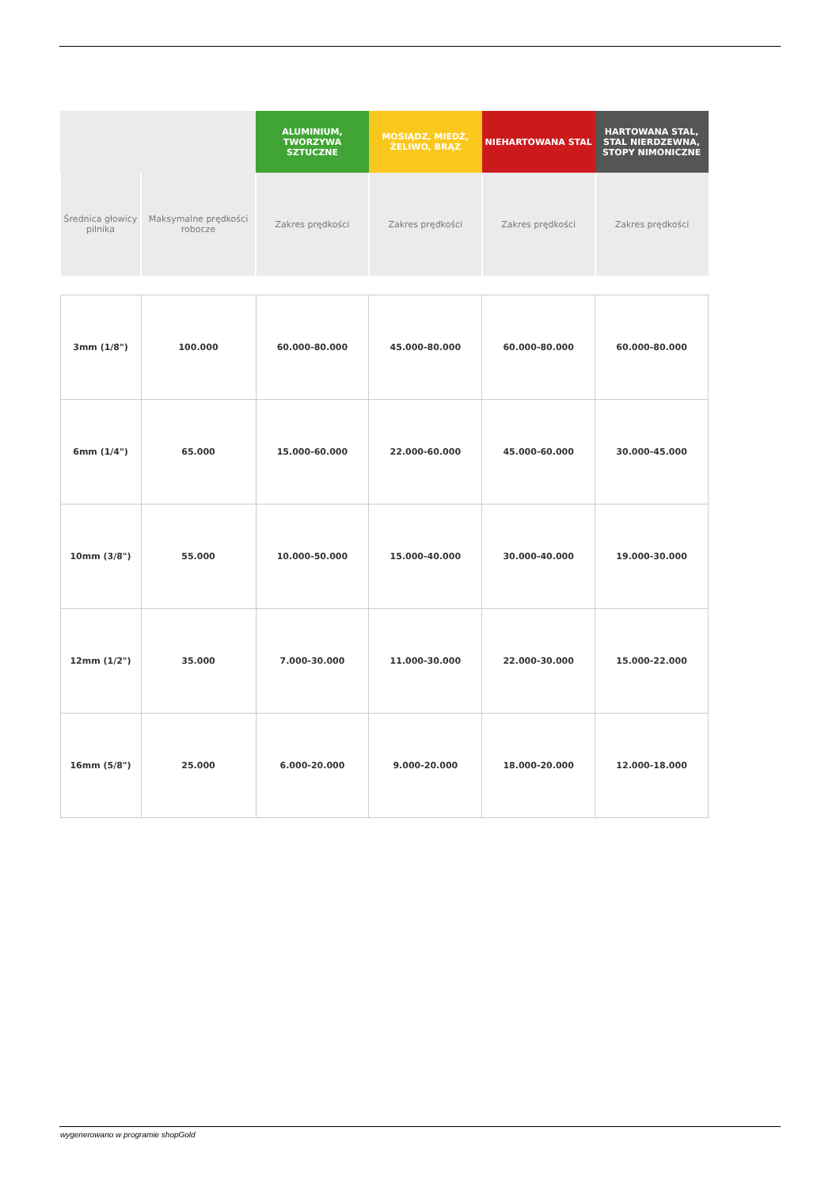| | | ALUMINIUM, TWORZYWA SZTUCZNE | MOSIĄDZ, MIEDŹ, ŻELIWO, BRĄZ | NIEHARTOWANA STAL | HARTOWANA STAL, STAL NIERDZEWNA, STOPY NIMONICZNE |
| --- | --- | --- | --- | --- | --- |
| Średnica głowicy pilnika | Maksymalne prędkości robocze | Zakres prędkości | Zakres prędkości | Zakres prędkości | Zakres prędkości |
| 3mm (1/8") | 100.000 | 60.000-80.000 | 45.000-80.000 | 60.000-80.000 | 60.000-80.000 |
| 6mm (1/4") | 65.000 | 15.000-60.000 | 22.000-60.000 | 45.000-60.000 | 30.000-45.000 |
| 10mm (3/8") | 55.000 | 10.000-50.000 | 15.000-40.000 | 30.000-40.000 | 19.000-30.000 |
| 12mm (1/2") | 35.000 | 7.000-30.000 | 11.000-30.000 | 22.000-30.000 | 15.000-22.000 |
| 16mm (5/8") | 25.000 | 6.000-20.000 | 9.000-20.000 | 18.000-20.000 | 12.000-18.000 |
wygenerowano w programie shopGold